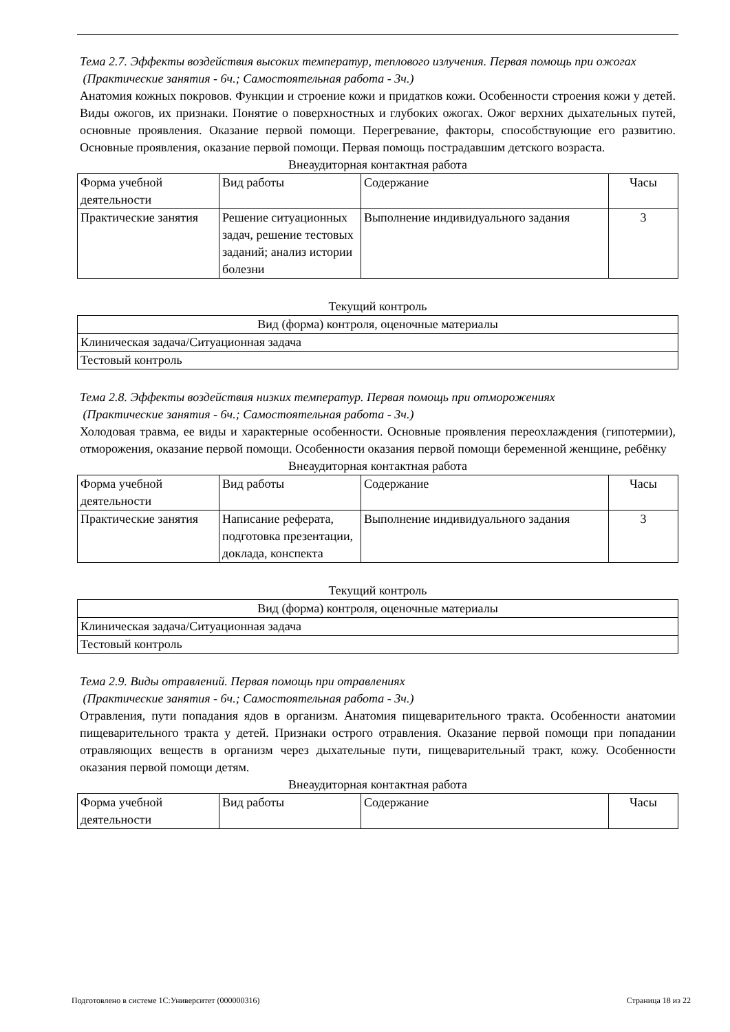Тема 2.7. Эффекты воздействия высоких температур, теплового излучения. Первая помощь при ожогах
(Практические занятия - 6ч.; Самостоятельная работа - 3ч.)
Анатомия кожных покровов. Функции и строение кожи и придатков кожи. Особенности строения кожи у детей. Виды ожогов, их признаки. Понятие о поверхностных и глубоких ожогах. Ожог верхних дыхательных путей, основные проявления. Оказание первой помощи. Перегревание, факторы, способствующие его развитию. Основные проявления, оказание первой помощи. Первая помощь пострадавшим детского возраста.
Внеаудиторная контактная работа
| Форма учебной деятельности | Вид работы | Содержание | Часы |
| Практические занятия | Решение ситуационных задач, решение тестовых заданий; анализ истории болезни | Выполнение индивидуального задания | 3 |
Текущий контроль
| Вид (форма) контроля, оценочные материалы |
| Клиническая задача/Ситуационная задача |
| Тестовый контроль |
Тема 2.8. Эффекты воздействия низких температур. Первая помощь при отморожениях
(Практические занятия - 6ч.; Самостоятельная работа - 3ч.)
Холодовая травма, ее виды и характерные особенности. Основные проявления переохлаждения (гипотермии), отморожения, оказание первой помощи. Особенности оказания первой помощи беременной женщине, ребёнку
Внеаудиторная контактная работа
| Форма учебной деятельности | Вид работы | Содержание | Часы |
| Практические занятия | Написание реферата, подготовка презентации, доклада, конспекта | Выполнение индивидуального задания | 3 |
Текущий контроль
| Вид (форма) контроля, оценочные материалы |
| Клиническая задача/Ситуационная задача |
| Тестовый контроль |
Тема 2.9. Виды отравлений. Первая помощь при отравлениях
(Практические занятия - 6ч.; Самостоятельная работа - 3ч.)
Отравления, пути попадания ядов в организм. Анатомия пищеварительного тракта. Особенности анатомии пищеварительного тракта у детей. Признаки острого отравления. Оказание первой помощи при попадании отравляющих веществ в организм через дыхательные пути, пищеварительный тракт, кожу. Особенности оказания первой помощи детям.
Внеаудиторная контактная работа
| Форма учебной деятельности | Вид работы | Содержание | Часы |
Подготовлено в системе 1С:Университет (000000316) Страница 18 из 22